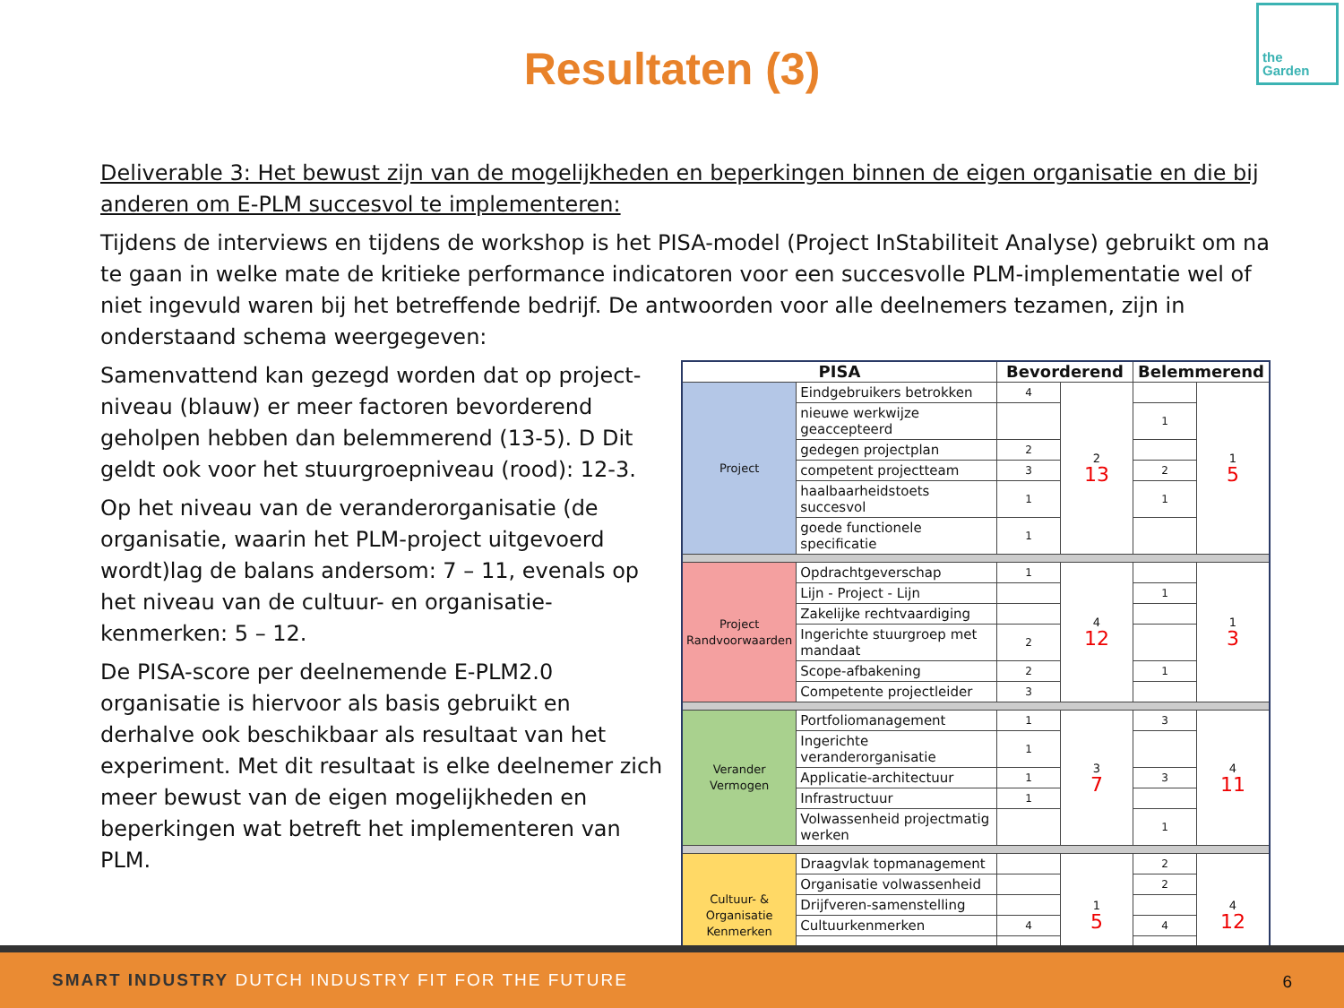Resultaten (3)
the
Garden
Deliverable 3: Het bewust zijn van de mogelijkheden en beperkingen binnen de eigen organisatie en die bij anderen om E-PLM succesvol te implementeren:
Tijdens de interviews en tijdens de workshop is het PISA-model (Project InStabiliteit Analyse) gebruikt om na te gaan in welke mate de kritieke performance indicatoren voor een succesvolle PLM-implementatie wel of niet ingevuld waren bij het betreffende bedrijf. De antwoorden voor alle deelnemers tezamen, zijn in onderstaand schema weergegeven:
Samenvattend kan gezegd worden dat op project-niveau (blauw) er meer factoren bevorderend geholpen hebben dan belemmerend (13-5). D Dit geldt ook voor het stuurgroepniveau (rood): 12-3.
Op het niveau van de veranderorganisatie (de organisatie, waarin het PLM-project uitgevoerd wordt)lag de balans andersom: 7 – 11, evenals op het niveau van de cultuur- en organisatie-kenmerken: 5 – 12.
De PISA-score per deelnemende E-PLM2.0 organisatie is hiervoor als basis gebruikt en derhalve ook beschikbaar als resultaat van het experiment. Met dit resultaat is elke deelnemer zich meer bewust van de eigen mogelijkheden en beperkingen wat betreft het implementeren van PLM.
| PISA | | Bevorderend | | Belemmerend | |
| --- | --- | --- | --- | --- | --- |
| Project | Eindgebruikers betrokken | 4 | 2 13 | | 1 5 |
| | nieuwe werkwijze geaccepteerd | | | 1 | |
| | gedegen projectplan | 2 | | | |
| | competent projectteam | 3 | | 2 | |
| | haalbaarheidstoets succesvol | 1 | | 1 | |
| | goede functionele specificatie | 1 | | | |
| Project Randvoorwaarden | Opdrachtgeverschap | 1 | 4 12 | | 1 3 |
| | Lijn - Project - Lijn | | | 1 | |
| | Zakelijke rechtvaardiging | | | | |
| | Ingerichte stuurgroep met mandaat | 2 | | | |
| | Scope-afbakening | 2 | | 1 | |
| | Competente projectleider | 3 | | | |
| Verander Vermogen | Portfoliomanagement | 1 | 3 7 | 3 | 4 11 |
| | Ingerichte veranderorganisatie | 1 | | | |
| | Applicatie-architectuur | 1 | | 3 | |
| | Infrastructuur | 1 | | | |
| | Volwassenheid projectmatig werken | | | 1 | |
| Cultuur- & Organisatie Kenmerken | Draagvlak topmanagement | | 1 5 | 2 | 4 12 |
| | Organisatie volwassenheid | | | 2 | |
| | Drijfveren-samenstelling | | | | |
| | Cultuurkenmerken | 4 | | 4 | |
SMART INDUSTRY DUTCH INDUSTRY FIT FOR THE FUTURE 6